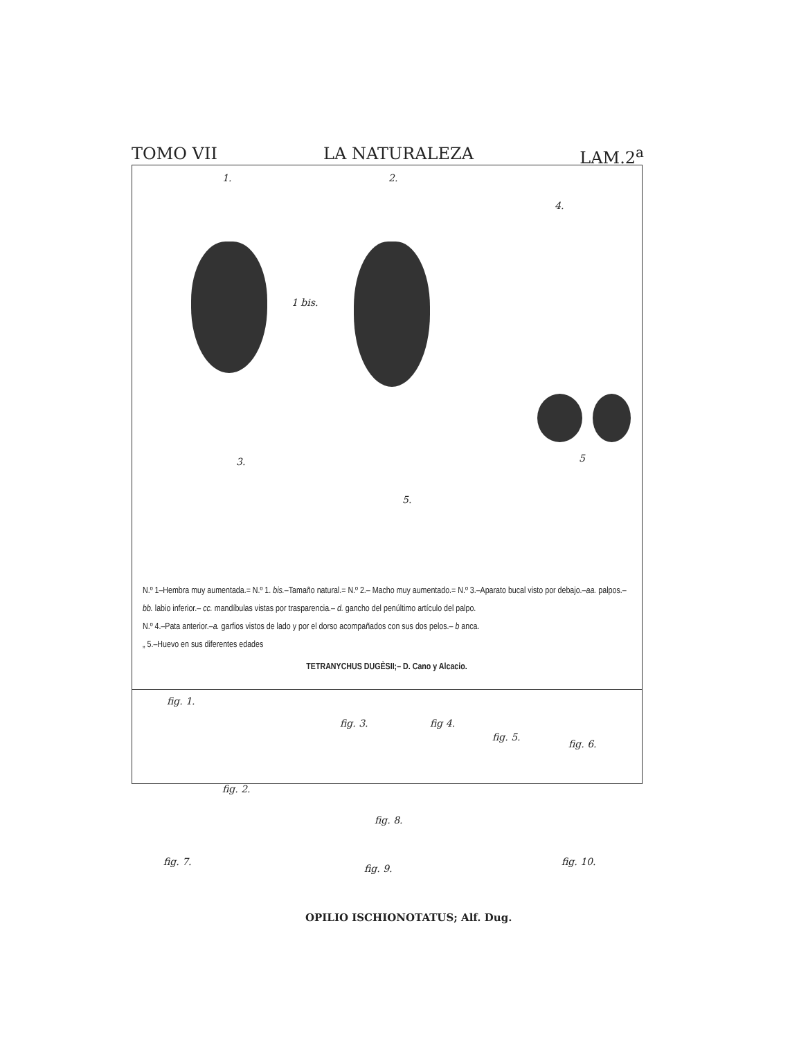TOMO VII LA NATURALEZA LAM.2<sup>a</sup>
1. 2.
1 bis.
4.
5
3.
5.
N.º 1–Hembra muy aumentada.= N.º 1. bis.–Tamaño natural.= N.º 2.– Macho muy aumentado.= N.º 3.–Aparato bucal visto por debajo.–aa. palpos.–bb. labio inferior.– cc. mandíbulas vistas por trasparencia.– d. gancho del penúltimo artículo del palpo.
N.º 4.–Pata anterior.–a. garfios vistos de lado y por el dorso acompañados con sus dos pelos.– b anca.
„ 5.–Huevo en sus diferentes edades
TETRANYCHUS DUGÈSII;– D. Cano y Alcacio.
fig. 1.
fig. 3. fig 4.
fig. 5.
fig. 6.
fig. 2.
fig. 8.
fig. 7.
fig. 9.
fig. 10.
OPILIO ISCHIONOTATUS; Alf. Dug.